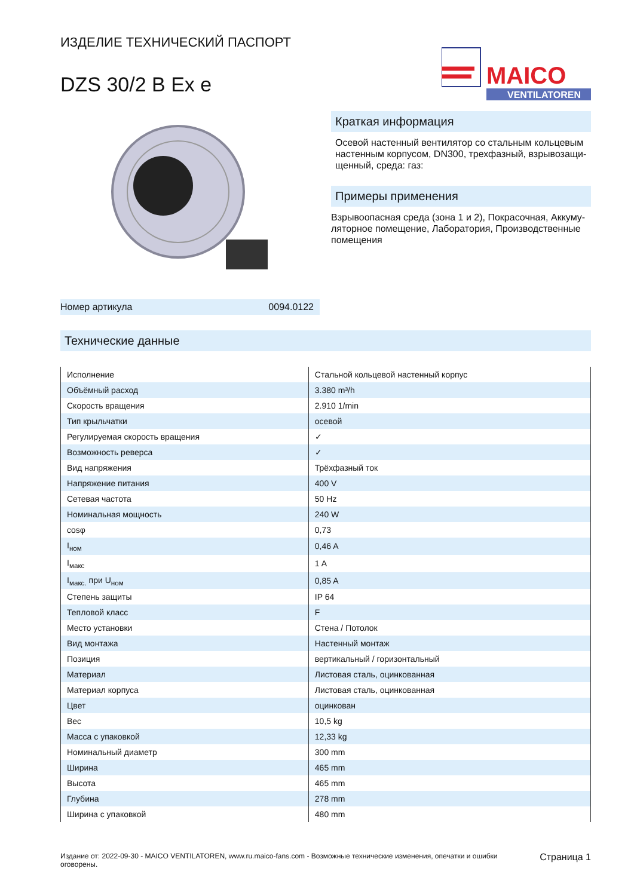ИЗДЕЛИЕ ТЕХНИЧЕСКИЙ ПАСПОРТ
DZS 30/2 B Ex e
MAICO
VENTILATOREN
Номер артикула 0094.0122
Краткая информация
Осевой настенный вентилятор со стальным кольцевым настенным корпусом, DN300, трехфазный, взрывозащи-щенный, среда: газ:
Примеры применения
Взрывоопасная среда (зона 1 и 2), Покрасочная, Аккуму-ляторное помещение, Лаборатория, Производственные помещения
Технические данные
| Исполнение | Стальной кольцевой настенный корпус |
| Объёмный расход | 3.380 m³/h |
| Скорость вращения | 2.910 1/min |
| Тип крыльчатки | осевой |
| Регулируемая скорость вращения | ✓ |
| Возможность реверса | ✓ |
| Вид напряжения | Трёхфазный ток |
| Напряжение питания | 400 V |
| Сетевая частота | 50 Hz |
| Номинальная мощность | 240 W |
| cosφ | 0,73 |
| I<sub>ном</sub> | 0,46 A |
| I<sub>макс</sub> | 1 A |
| I<sub>макс.</sub> при U<sub>ном</sub> | 0,85 A |
| Степень защиты | IP 64 |
| Тепловой класс | F |
| Место установки | Стена / Потолок |
| Вид монтажа | Настенный монтаж |
| Позиция | вертикальный / горизонтальный |
| Материал | Листовая сталь, оцинкованная |
| Материал корпуса | Листовая сталь, оцинкованная |
| Цвет | оцинкован |
| Вес | 10,5 kg |
| Масса с упаковкой | 12,33 kg |
| Номинальный диаметр | 300 mm |
| Ширина | 465 mm |
| Высота | 465 mm |
| Глубина | 278 mm |
| Ширина с упаковкой | 480 mm |
Издание от: 2022-09-30 - MAICO VENTILATOREN, www.ru.maico-fans.com - Возможные технические изменения, опечатки и ошибки оговорены.
Страница 1